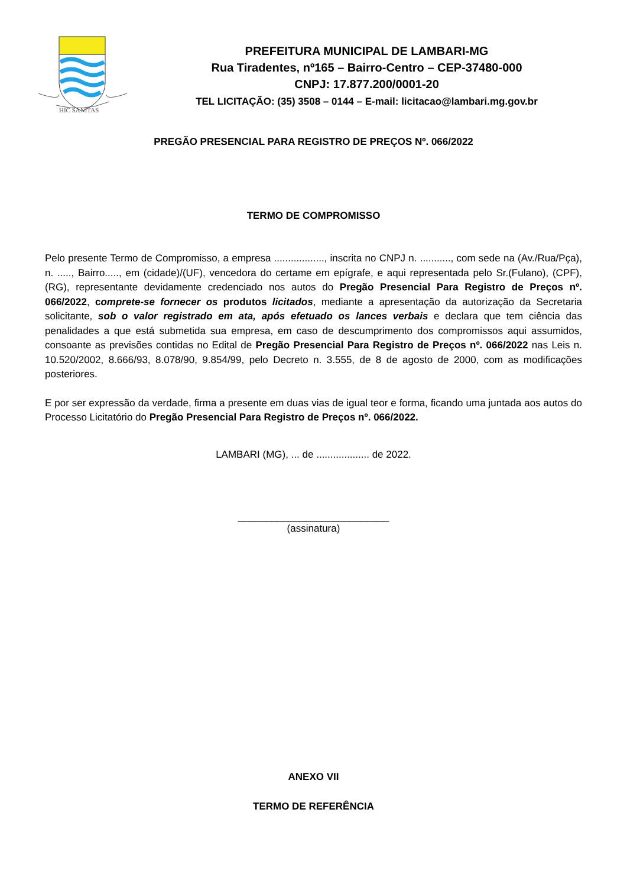HIC SANITAS
PREFEITURA MUNICIPAL DE LAMBARI-MG
Rua Tiradentes, nº165 – Bairro-Centro – CEP-37480-000
CNPJ: 17.877.200/0001-20
TEL LICITAÇÃO: (35) 3508 – 0144 – E-mail: licitacao@lambari.mg.gov.br
PREGÃO PRESENCIAL PARA REGISTRO DE PREÇOS Nº. 066/2022
TERMO DE COMPROMISSO
Pelo presente Termo de Compromisso, a empresa .................., inscrita no CNPJ n. ..........., com sede na (Av./Rua/Pça), n. ....., Bairro....., em (cidade)/(UF), vencedora do certame em epígrafe, e aqui representada pelo Sr.(Fulano), (CPF), (RG), representante devidamente credenciado nos autos do Pregão Presencial Para Registro de Preços nº. 066/2022, comprete-se fornecer os produtos licitados, mediante a apresentação da autorização da Secretaria solicitante, sob o valor registrado em ata, após efetuado os lances verbais e declara que tem ciência das penalidades a que está submetida sua empresa, em caso de descumprimento dos compromissos aqui assumidos, consoante as previsões contidas no Edital de Pregão Presencial Para Registro de Preços nº. 066/2022 nas Leis n. 10.520/2002, 8.666/93, 8.078/90, 9.854/99, pelo Decreto n. 3.555, de 8 de agosto de 2000, com as modificações posteriores.
E por ser expressão da verdade, firma a presente em duas vias de igual teor e forma, ficando uma juntada aos autos do Processo Licitatório do Pregão Presencial Para Registro de Preços nº. 066/2022.
LAMBARI (MG), ... de ................... de 2022.
___________________________
(assinatura)
ANEXO VII
TERMO DE REFERÊNCIA